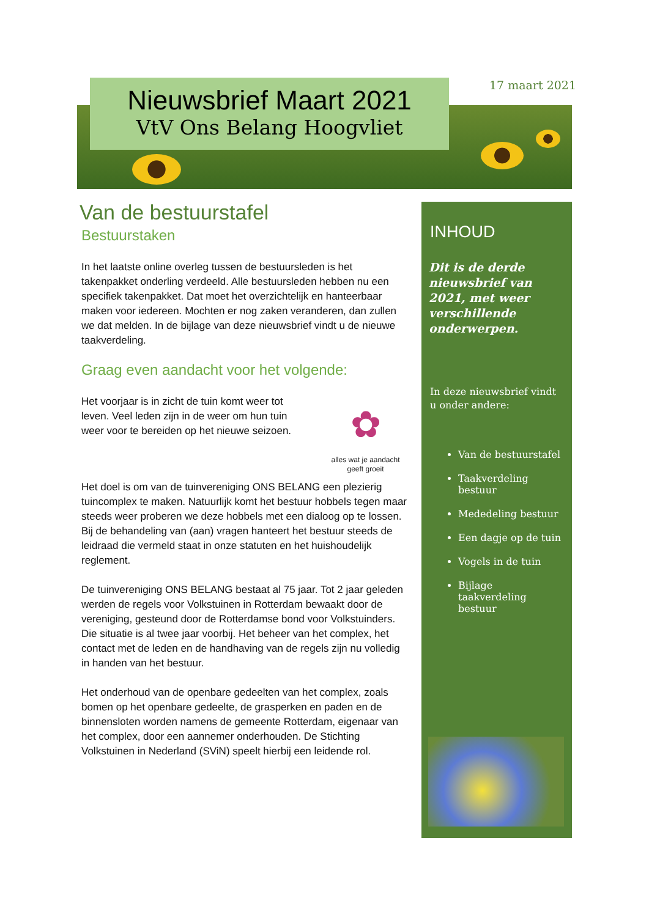17 maart 2021
Nieuwsbrief Maart 2021
VtV Ons Belang Hoogvliet
Van de bestuurstafel
Bestuurstaken
In het laatste online overleg tussen de bestuursleden is het takenpakket onderling verdeeld. Alle bestuursleden hebben nu een specifiek takenpakket. Dat moet het overzichtelijk en hanteerbaar maken voor iedereen. Mochten er nog zaken veranderen, dan zullen we dat melden. In de bijlage van deze nieuwsbrief vindt u de nieuwe taakverdeling.
Graag even aandacht voor het volgende:
✿
alles wat je aandacht geeft groeit
Het voorjaar is in zicht de tuin komt weer tot leven. Veel leden zijn in de weer om hun tuin weer voor te bereiden op het nieuwe seizoen.
Het doel is om van de tuinvereniging ONS BELANG een plezierig tuincomplex te maken. Natuurlijk komt het bestuur hobbels tegen maar steeds weer proberen we deze hobbels met een dialoog op te lossen. Bij de behandeling van (aan) vragen hanteert het bestuur steeds de leidraad die vermeld staat in onze statuten en het huishoudelijk reglement.
De tuinvereniging ONS BELANG bestaat al 75 jaar. Tot 2 jaar geleden werden de regels voor Volkstuinen in Rotterdam bewaakt door de vereniging, gesteund door de Rotterdamse bond voor Volkstuinders. Die situatie is al twee jaar voorbij. Het beheer van het complex, het contact met de leden en de handhaving van de regels zijn nu volledig in handen van het bestuur.
Het onderhoud van de openbare gedeelten van het complex, zoals bomen op het openbare gedeelte, de grasperken en paden en de binnensloten worden namens de gemeente Rotterdam, eigenaar van het complex, door een aannemer onderhouden. De Stichting Volkstuinen in Nederland (SViN) speelt hierbij een leidende rol.
INHOUD
Dit is de derde nieuwsbrief van 2021, met weer verschillende onderwerpen.
In deze nieuwsbrief vindt u onder andere:
Van de bestuurstafel
Taakverdeling bestuur
Mededeling bestuur
Een dagje op de tuin
Vogels in de tuin
Bijlage taakverdeling bestuur